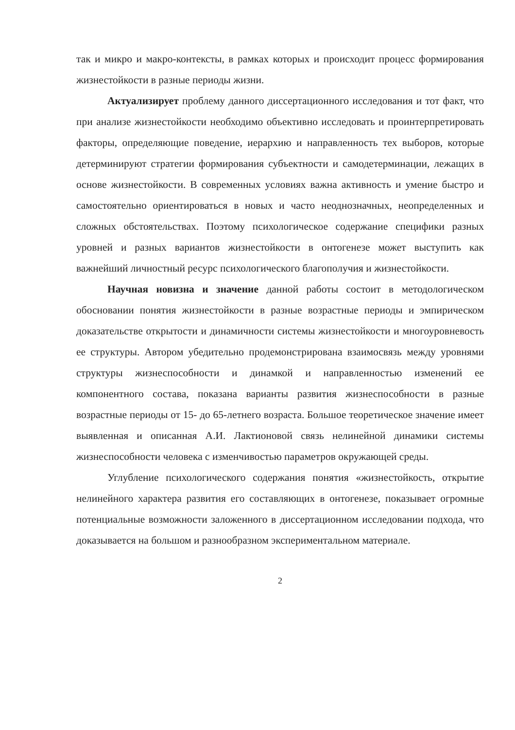так и микро и макро-контексты, в рамках которых и происходит процесс формирования жизнестойкости в разные периоды жизни.
Актуализирует проблему данного диссертационного исследования и тот факт, что при анализе жизнестойкости необходимо объективно исследовать и проинтерпретировать факторы, определяющие поведение, иерархию и направленность тех выборов, которые детерминируют стратегии формирования субъектности и самодетерминации, лежащих в основе жизнестойкости. В современных условиях важна активность и умение быстро и самостоятельно ориентироваться в новых и часто неоднозначных, неопределенных и сложных обстоятельствах. Поэтому психологическое содержание специфики разных уровней и разных вариантов жизнестойкости в онтогенезе может выступить как важнейший личностный ресурс психологического благополучия и жизнестойкости.
Научная новизна и значение данной работы состоит в методологическом обосновании понятия жизнестойкости в разные возрастные периоды и эмпирическом доказательстве открытости и динамичности системы жизнестойкости и многоуровневость ее структуры. Автором убедительно продемонстрирована взаимосвязь между уровнями структуры жизнеспособности и динамкой и направленностью изменений ее компонентного состава, показана варианты развития жизнеспособности в разные возрастные периоды от 15- до 65-летнего возраста. Большое теоретическое значение имеет выявленная и описанная А.И. Лактионовой связь нелинейной динамики системы жизнеспособности человека с изменчивостью параметров окружающей среды.
Углубление психологического содержания понятия «жизнестойкость, открытие нелинейного характера развития его составляющих в онтогенезе, показывает огромные потенциальные возможности заложенного в диссертационном исследовании подхода, что доказывается на большом и разнообразном экспериментальном материале.
2